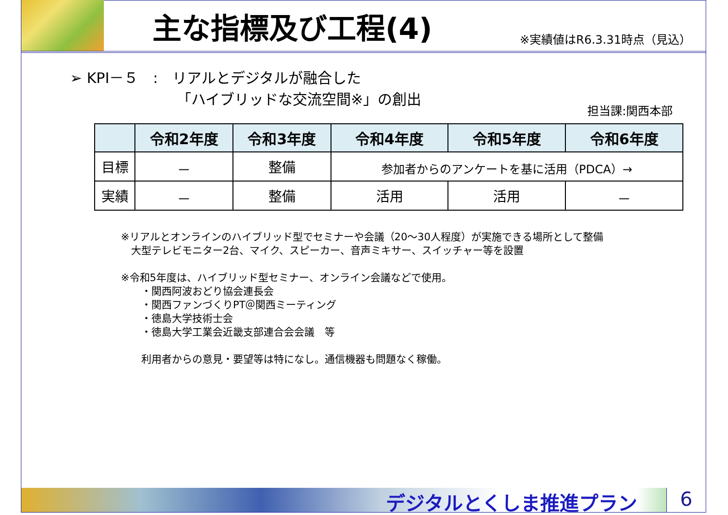主な指標及び工程(4)
※実績値はR6.3.31時点（見込）
➢ KPI－５　:　リアルとデジタルが融合した
「ハイブリッドな交流空間※」の創出
担当課:関西本部
| | 令和2年度 | 令和3年度 | 令和4年度 | 令和5年度 | 令和6年度 |
| --- | --- | --- | --- | --- | --- |
| 目標 | － | 整備 | 参加者からのアンケートを基に活用（PDCA）→ | | |
| 実績 | － | 整備 | 活用 | 活用 | － |
※リアルとオンラインのハイブリッド型でセミナーや会議（20～30人程度）が実施できる場所として整備
　大型テレビモニター2台、マイク、スピーカー、音声ミキサー、スイッチャー等を設置
※令和5年度は、ハイブリッド型セミナー、オンライン会議などで使用。
　　・関西阿波おどり協会連長会
　　・関西ファンづくりPT＠関西ミーティング
　　・徳島大学技術士会
　　・徳島大学工業会近畿支部連合会会議　等
　　利用者からの意見・要望等は特になし。通信機器も問題なく稼働。
デジタルとくしま推進プラン 6